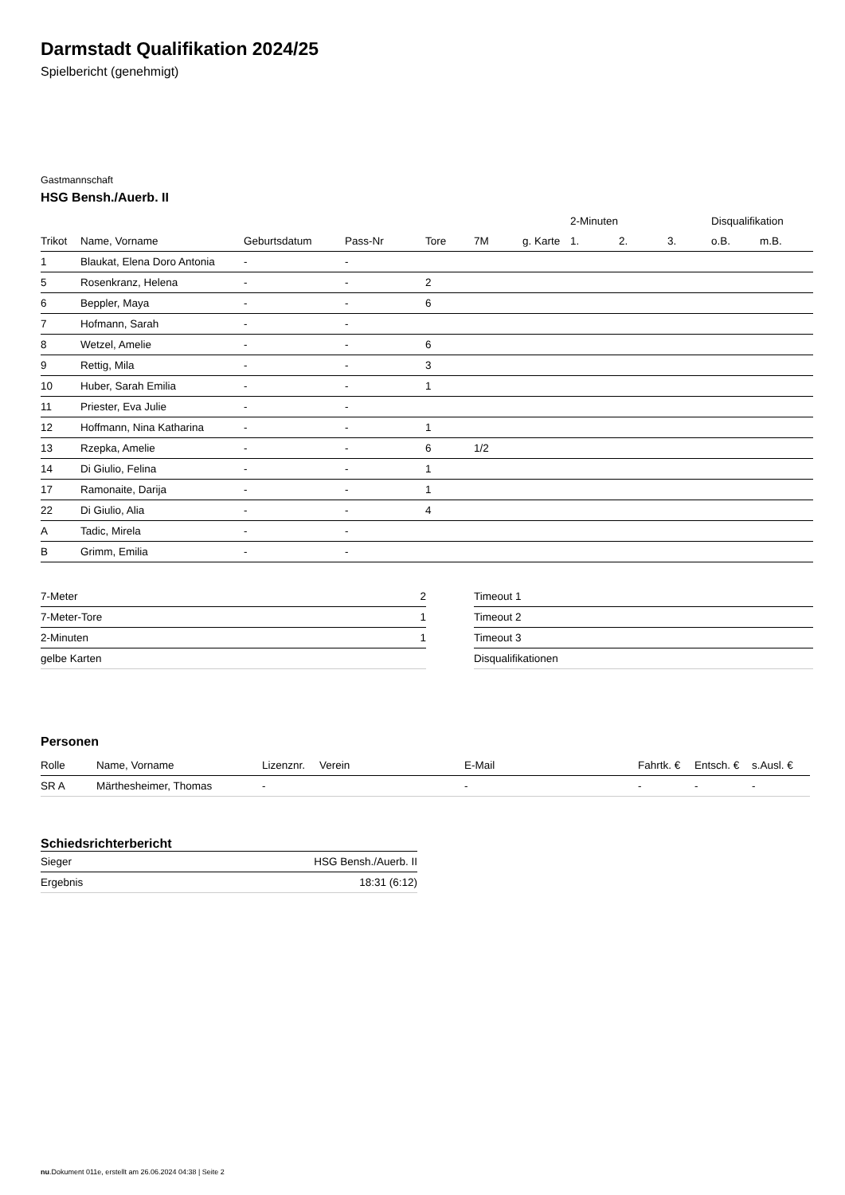Darmstadt Qualifikation 2024/25
Spielbericht (genehmigt)
Gastmannschaft
HSG Bensh./Auerb. II
| | | | | | | | 2-Minuten | | | Disqualifikation | |
| --- | --- | --- | --- | --- | --- | --- | --- | --- | --- | --- | --- |
| Trikot | Name, Vorname | Geburtsdatum | Pass-Nr | Tore | 7M | g. Karte | 1. | 2. | 3. | o.B. | m.B. |
| 1 | Blaukat, Elena Doro Antonia | - | - | | | | | | | | |
| 5 | Rosenkranz, Helena | - | - | 2 | | | | | | | |
| 6 | Beppler, Maya | - | - | 6 | | | | | | | |
| 7 | Hofmann, Sarah | - | - | | | | | | | | |
| 8 | Wetzel, Amelie | - | - | 6 | | | | | | | |
| 9 | Rettig, Mila | - | - | 3 | | | | | | | |
| 10 | Huber, Sarah Emilia | - | - | 1 | | | | | | | |
| 11 | Priester, Eva Julie | - | - | | | | | | | | |
| 12 | Hoffmann, Nina Katharina | - | - | 1 | | | | | | | |
| 13 | Rzepka, Amelie | - | - | 6 | 1/2 | | | | | | |
| 14 | Di Giulio, Felina | - | - | 1 | | | | | | | |
| 17 | Ramonaite, Darija | - | - | 1 | | | | | | | |
| 22 | Di Giulio, Alia | - | - | 4 | | | | | | | |
| A | Tadic, Mirela | - | - | | | | | | | | |
| B | Grimm, Emilia | - | - | | | | | | | | |
| 7-Meter | 2 |
| 7-Meter-Tore | 1 |
| 2-Minuten | 1 |
| gelbe Karten | |
| Timeout 1 |
| Timeout 2 |
| Timeout 3 |
| Disqualifikationen |
Personen
| Rolle | Name, Vorname | Lizenznr. | Verein | E-Mail | Fahrtk. € | Entsch. € | s.Ausl. € |
| --- | --- | --- | --- | --- | --- | --- | --- |
| SR A | Märthesheimer, Thomas | - | | - | - | - | - |
Schiedsrichterbericht
| Sieger | HSG Bensh./Auerb. II |
| Ergebnis | 18:31 (6:12) |
nu.Dokument 011e, erstellt am 26.06.2024 04:38 | Seite 2